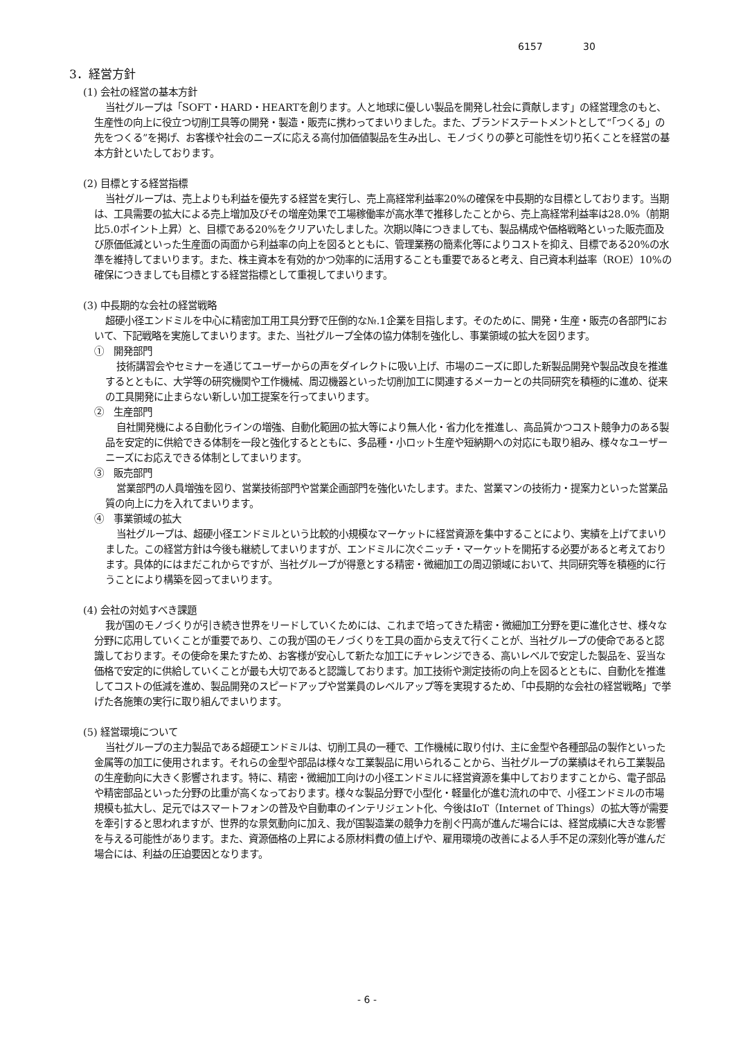6157 30
3．経営方針
(1) 会社の経営の基本方針
当社グループは「SOFT・HARD・HEARTを創ります。人と地球に優しい製品を開発し社会に貢献します」の経営理念のもと、生産性の向上に役立つ切削工具等の開発・製造・販売に携わってまいりました。また、ブランドステートメントとして“「つくる」の先をつくる”を掲げ、お客様や社会のニーズに応える高付加価値製品を生み出し、モノづくりの夢と可能性を切り拓くことを経営の基本方針といたしております。
(2) 目標とする経営指標
当社グループは、売上よりも利益を優先する経営を実行し、売上高経常利益率20%の確保を中長期的な目標としております。当期は、工具需要の拡大による売上増加及びその増産効果で工場稼働率が高水準で推移したことから、売上高経常利益率は28.0%（前期比5.0ポイント上昇）と、目標である20%をクリアいたしました。次期以降につきましても、製品構成や価格戦略といった販売面及び原価低減といった生産面の両面から利益率の向上を図るとともに、管理業務の簡素化等によりコストを抑え、目標である20%の水準を維持してまいります。また、株主資本を有効的かつ効率的に活用することも重要であると考え、自己資本利益率（ROE）10%の確保につきましても目標とする経営指標として重視してまいります。
(3) 中長期的な会社の経営戦略
超硬小径エンドミルを中心に精密加工用工具分野で圧倒的な№.1企業を目指します。そのために、開発・生産・販売の各部門において、下記戦略を実施してまいります。また、当社グループ全体の協力体制を強化し、事業領域の拡大を図ります。
①　開発部門
技術講習会やセミナーを通じてユーザーからの声をダイレクトに吸い上げ、市場のニーズに即した新製品開発や製品改良を推進するとともに、大学等の研究機関や工作機械、周辺機器といった切削加工に関連するメーカーとの共同研究を積極的に進め、従来の工具開発に止まらない新しい加工提案を行ってまいります。
②　生産部門
自社開発機による自動化ラインの増強、自動化範囲の拡大等により無人化・省力化を推進し、高品質かつコスト競争力のある製品を安定的に供給できる体制を一段と強化するとともに、多品種・小ロット生産や短納期への対応にも取り組み、様々なユーザーニーズにお応えできる体制としてまいります。
③　販売部門
営業部門の人員増強を図り、営業技術部門や営業企画部門を強化いたします。また、営業マンの技術力・提案力といった営業品質の向上に力を入れてまいります。
④　事業領域の拡大
当社グループは、超硬小径エンドミルという比較的小規模なマーケットに経営資源を集中することにより、実績を上げてまいりました。この経営方針は今後も継続してまいりますが、エンドミルに次ぐニッチ・マーケットを開拓する必要があると考えております。具体的にはまだこれからですが、当社グループが得意とする精密・微細加工の周辺領域において、共同研究等を積極的に行うことにより構築を図ってまいります。
(4) 会社の対処すべき課題
我が国のモノづくりが引き続き世界をリードしていくためには、これまで培ってきた精密・微細加工分野を更に進化させ、様々な分野に応用していくことが重要であり、この我が国のモノづくりを工具の面から支えて行くことが、当社グループの使命であると認識しております。その使命を果たすため、お客様が安心して新たな加工にチャレンジできる、高いレベルで安定した製品を、妥当な価格で安定的に供給していくことが最も大切であると認識しております。加工技術や測定技術の向上を図るとともに、自動化を推進してコストの低減を進め、製品開発のスピードアップや営業員のレベルアップ等を実現するため、「中長期的な会社の経営戦略」で挙げた各施策の実行に取り組んでまいります。
(5) 経営環境について
当社グループの主力製品である超硬エンドミルは、切削工具の一種で、工作機械に取り付け、主に金型や各種部品の製作といった金属等の加工に使用されます。それらの金型や部品は様々な工業製品に用いられることから、当社グループの業績はそれら工業製品の生産動向に大きく影響されます。特に、精密・微細加工向けの小径エンドミルに経営資源を集中しておりますことから、電子部品や精密部品といった分野の比重が高くなっております。様々な製品分野で小型化・軽量化が進む流れの中で、小径エンドミルの市場規模も拡大し、足元ではスマートフォンの普及や自動車のインテリジェント化、今後はIoT（Internet of Things）の拡大等が需要を牽引すると思われますが、世界的な景気動向に加え、我が国製造業の競争力を削ぐ円高が進んだ場合には、経営成績に大きな影響を与える可能性があります。また、資源価格の上昇による原材料費の値上げや、雇用環境の改善による人手不足の深刻化等が進んだ場合には、利益の圧迫要因となります。
- 6 -